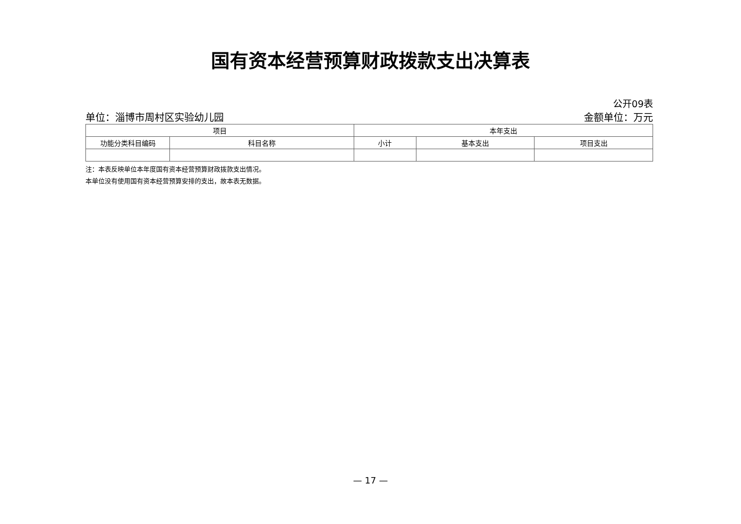国有资本经营预算财政拨款支出决算表
公开09表
单位：淄博市周村区实验幼儿园 金额单位：万元
| 项目 | | 本年支出 | | |
| --- | --- | --- | --- | --- |
| 功能分类科目编码 | 科目名称 | 小计 | 基本支出 | 项目支出 |
注：本表反映单位本年度国有资本经营预算财政拨款支出情况。
本单位没有使用国有资本经营预算安排的支出，故本表无数据。
— 17 —